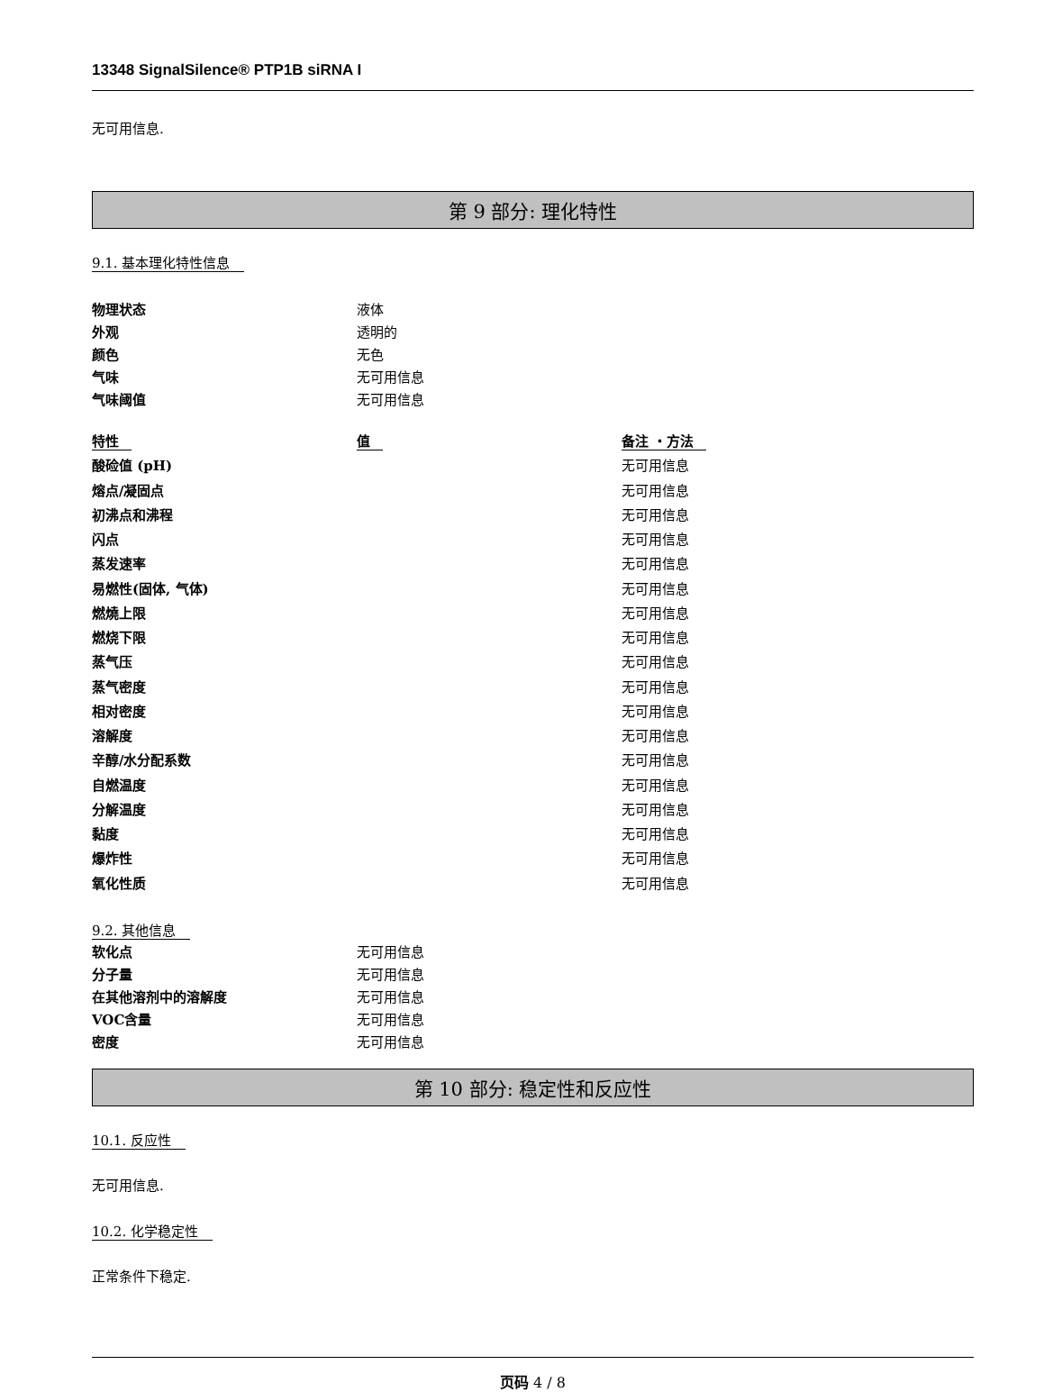13348 SignalSilence® PTP1B siRNA I
无可用信息.
第 9 部分: 理化特性
9.1. 基本理化特性信息
| 物理状态 | 液体 |
| 外观 | 透明的 |
| 颜色 | 无色 |
| 气味 | 无可用信息 |
| 气味阈值 | 无可用信息 |
| 特性 | 值 | 备注 ・方法 |
| 酸硷值 (pH) | | 无可用信息 |
| 熔点/凝固点 | | 无可用信息 |
| 初沸点和沸程 | | 无可用信息 |
| 闪点 | | 无可用信息 |
| 蒸发速率 | | 无可用信息 |
| 易燃性(固体, 气体) | | 无可用信息 |
| 燃燒上限 | | 无可用信息 |
| 燃烧下限 | | 无可用信息 |
| 蒸气压 | | 无可用信息 |
| 蒸气密度 | | 无可用信息 |
| 相对密度 | | 无可用信息 |
| 溶解度 | | 无可用信息 |
| 辛醇/水分配系数 | | 无可用信息 |
| 自燃温度 | | 无可用信息 |
| 分解温度 | | 无可用信息 |
| 黏度 | | 无可用信息 |
| 爆炸性 | | 无可用信息 |
| 氧化性质 | | 无可用信息 |
9.2. 其他信息
| 软化点 | 无可用信息 |
| 分子量 | 无可用信息 |
| 在其他溶剂中的溶解度 | 无可用信息 |
| VOC含量 | 无可用信息 |
| 密度 | 无可用信息 |
第 10 部分: 稳定性和反应性
10.1. 反应性
无可用信息.
10.2. 化学稳定性
正常条件下稳定.
页码 4 / 8